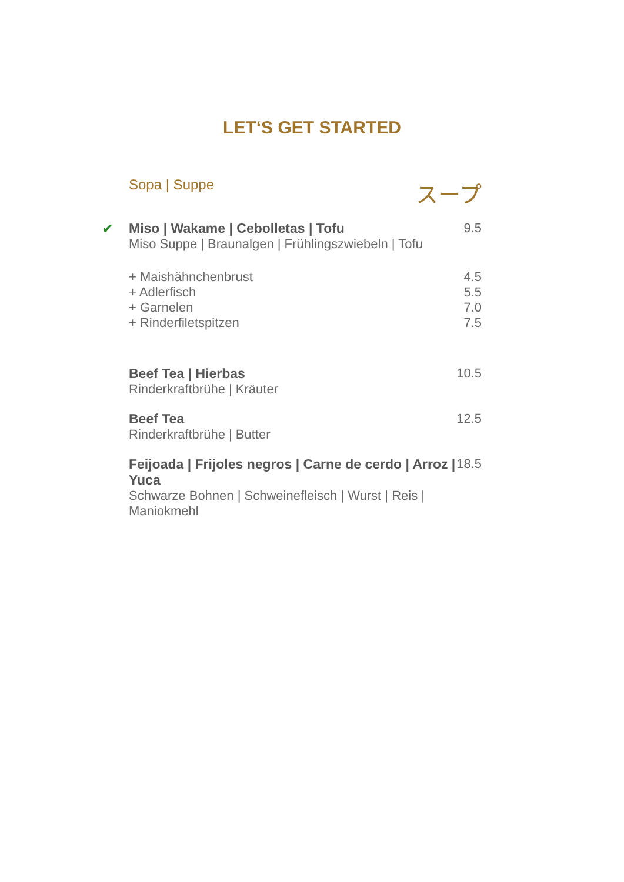LET‘S GET STARTED
Sopa | Suppe
スープ
✔
Miso | Wakame | Cebolletas | Tofu
Miso Suppe | Braunalgen | Frühlingszwiebeln | Tofu
9.5
+ Maishähnchenbrust
+ Adlerfisch
+ Garnelen
+ Rinderfiletspitzen
4.5
5.5
7.0
7.5
Beef Tea | Hierbas
Rinderkraftbrühe | Kräuter
10.5
Beef Tea
Rinderkraftbrühe | Butter
12.5
Feijoada | Frijoles negros | Carne de cerdo | Arroz | Yuca
Schwarze Bohnen | Schweinefleisch | Wurst | Reis | Maniokmehl
18.5